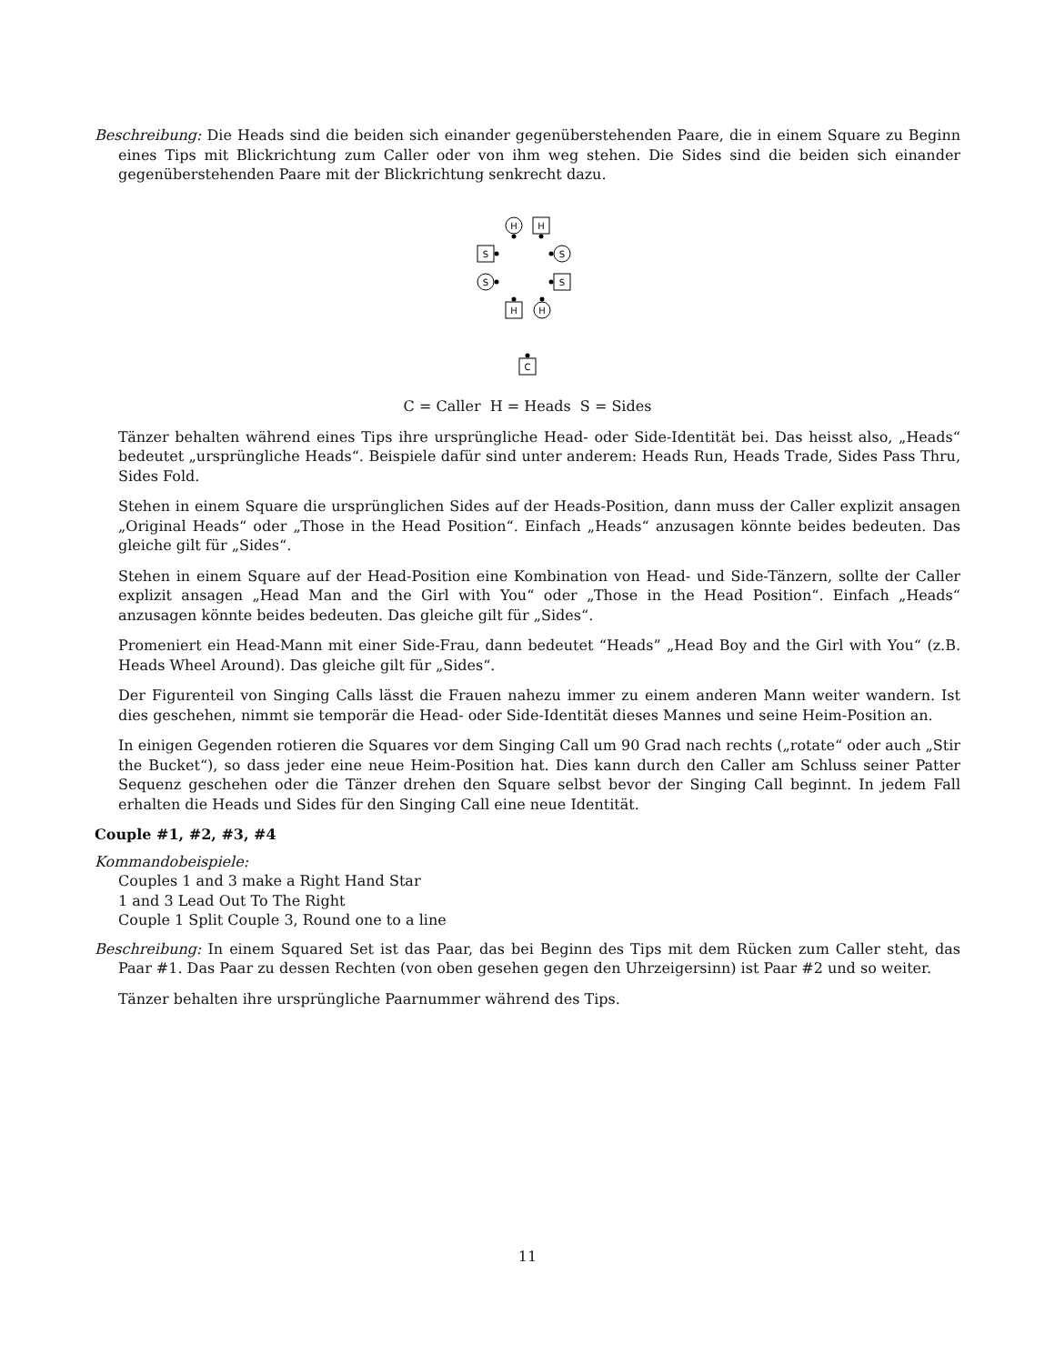Beschreibung: Die Heads sind die beiden sich einander gegenüberstehenden Paare, die in einem Square zu Beginn eines Tips mit Blickrichtung zum Caller oder von ihm weg stehen. Die Sides sind die beiden sich einander gegenüberstehenden Paare mit der Blickrichtung senkrecht dazu.
H
H
S
S
S
S
H
H
C
C = Caller H = Heads S = Sides
Tänzer behalten während eines Tips ihre ursprüngliche Head- oder Side-Identität bei. Das heisst also, „Heads“ bedeutet „ursprüngliche Heads“. Beispiele dafür sind unter anderem: Heads Run, Heads Trade, Sides Pass Thru, Sides Fold.
Stehen in einem Square die ursprünglichen Sides auf der Heads-Position, dann muss der Caller explizit ansagen „Original Heads“ oder „Those in the Head Position“. Einfach „Heads“ anzusagen könnte beides bedeuten. Das gleiche gilt für „Sides“.
Stehen in einem Square auf der Head-Position eine Kombination von Head- und Side-Tänzern, sollte der Caller explizit ansagen „Head Man and the Girl with You“ oder „Those in the Head Position“. Einfach „Heads“ anzusagen könnte beides bedeuten. Das gleiche gilt für „Sides“.
Promeniert ein Head-Mann mit einer Side-Frau, dann bedeutet “Heads” „Head Boy and the Girl with You“ (z.B. Heads Wheel Around). Das gleiche gilt für „Sides“.
Der Figurenteil von Singing Calls lässt die Frauen nahezu immer zu einem anderen Mann weiter wandern. Ist dies geschehen, nimmt sie temporär die Head- oder Side-Identität dieses Mannes und seine Heim-Position an.
In einigen Gegenden rotieren die Squares vor dem Singing Call um 90 Grad nach rechts („rotate“ oder auch „Stir the Bucket“), so dass jeder eine neue Heim-Position hat. Dies kann durch den Caller am Schluss seiner Patter Sequenz geschehen oder die Tänzer drehen den Square selbst bevor der Singing Call beginnt. In jedem Fall erhalten die Heads und Sides für den Singing Call eine neue Identität.
Couple #1, #2, #3, #4
Kommandobeispiele:
Couples 1 and 3 make a Right Hand Star
1 and 3 Lead Out To The Right
Couple 1 Split Couple 3, Round one to a line
Beschreibung: In einem Squared Set ist das Paar, das bei Beginn des Tips mit dem Rücken zum Caller steht, das Paar #1. Das Paar zu dessen Rechten (von oben gesehen gegen den Uhrzeigersinn) ist Paar #2 und so weiter.
Tänzer behalten ihre ursprüngliche Paarnummer während des Tips.
11